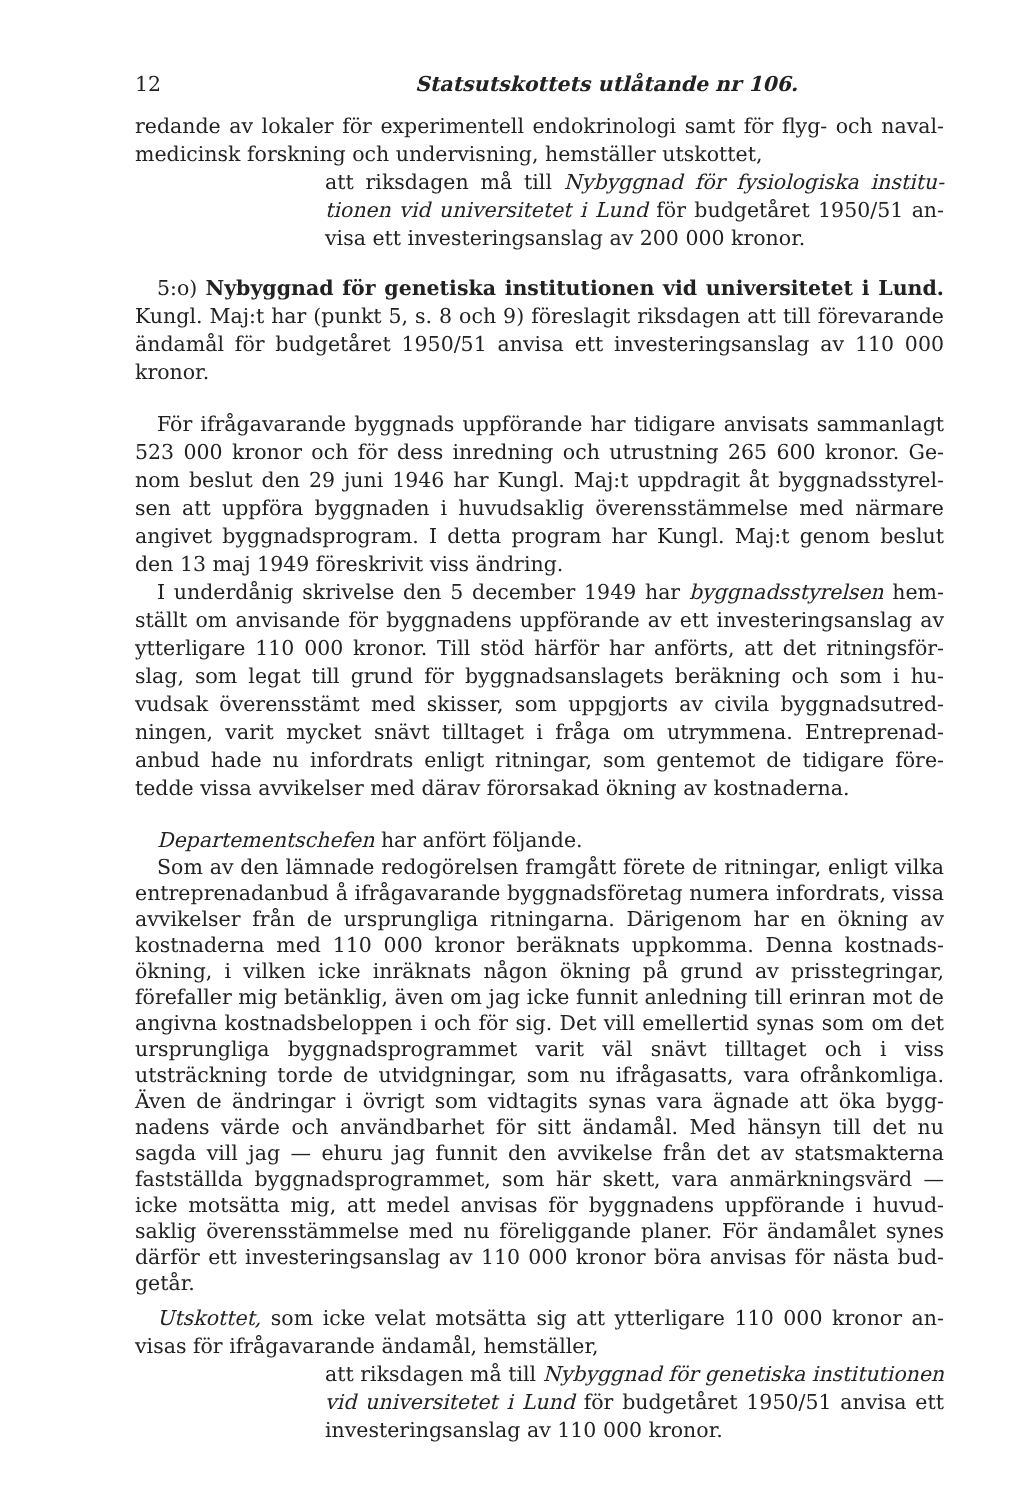12 Statsutskottets utlåtande nr 106.
redande av lokaler för experimentell endokrinologi samt för flyg- och naval­medicinsk forskning och undervisning, hemställer utskottet,
att riksdagen må till Nybyggnad för fysiologiska institu­tionen vid universitetet i Lund för budgetåret 1950/51 an­visa ett investeringsanslag av 200 000 kronor.
5:o) Nybyggnad för genetiska institutionen vid universitetet i Lund. Kungl. Maj:t har (punkt 5, s. 8 och 9) föreslagit riksdagen att till förevarande ändamål för budgetåret 1950/51 anvisa ett investeringsanslag av 110 000 kronor.
För ifrågavarande byggnads uppförande har tidigare anvisats sammanlagt 523 000 kronor och för dess inredning och utrustning 265 600 kronor. Ge­nom beslut den 29 juni 1946 har Kungl. Maj:t uppdragit åt byggnadsstyrel­sen att uppföra byggnaden i huvudsaklig överensstämmelse med närmare angivet byggnadsprogram. I detta program har Kungl. Maj:t genom beslut den 13 maj 1949 föreskrivit viss ändring.
I underdånig skrivelse den 5 december 1949 har byggnadsstyrelsen hem­ställt om anvisande för byggnadens uppförande av ett investeringsanslag av ytterligare 110 000 kronor. Till stöd härför har anförts, att det ritningsför­slag, som legat till grund för byggnadsanslagets beräkning och som i hu­vudsak överensstämt med skisser, som uppgjorts av civila byggnadsutred­ningen, varit mycket snävt tilltaget i fråga om utrymmena. Entreprenad­anbud hade nu infordrats enligt ritningar, som gentemot de tidigare före­tedde vissa avvikelser med därav förorsakad ökning av kostnaderna.
Departementschefen har anfört följande.
Som av den lämnade redogörelsen framgått förete de ritningar, enligt vilka entreprenadanbud å ifrågavarande byggnadsföretag numera infordrats, vissa avvikelser från de ursprungliga ritningarna. Därigenom har en ökning av kostnaderna med 110 000 kronor beräknats uppkomma. Denna kostnads­ökning, i vilken icke inräknats någon ökning på grund av prisstegringar, förefaller mig betänklig, även om jag icke funnit anledning till erinran mot de angivna kostnadsbeloppen i och för sig. Det vill emellertid synas som om det ursprungliga byggnadsprogrammet varit väl snävt tilltaget och i viss utsträckning torde de utvidgningar, som nu ifrågasatts, vara ofrånkomliga. Även de ändringar i övrigt som vidtagits synas vara ägnade att öka bygg­nadens värde och användbarhet för sitt ändamål. Med hänsyn till det nu sagda vill jag — ehuru jag funnit den avvikelse från det av statsmakterna fastställda byggnadsprogrammet, som här skett, vara anmärkningsvärd — icke motsätta mig, att medel anvisas för byggnadens uppförande i huvud­saklig överensstämmelse med nu föreliggande planer. För ändamålet synes därför ett investeringsanslag av 110 000 kronor böra anvisas för nästa bud­getår.
Utskottet, som icke velat motsätta sig att ytterligare 110 000 kronor an­visas för ifrågavarande ändamål, hemställer,
att riksdagen må till Nybyggnad för genetiska institutio­nen vid universitetet i Lund för budgetåret 1950/51 anvisa ett investeringsanslag av 110 000 kronor.